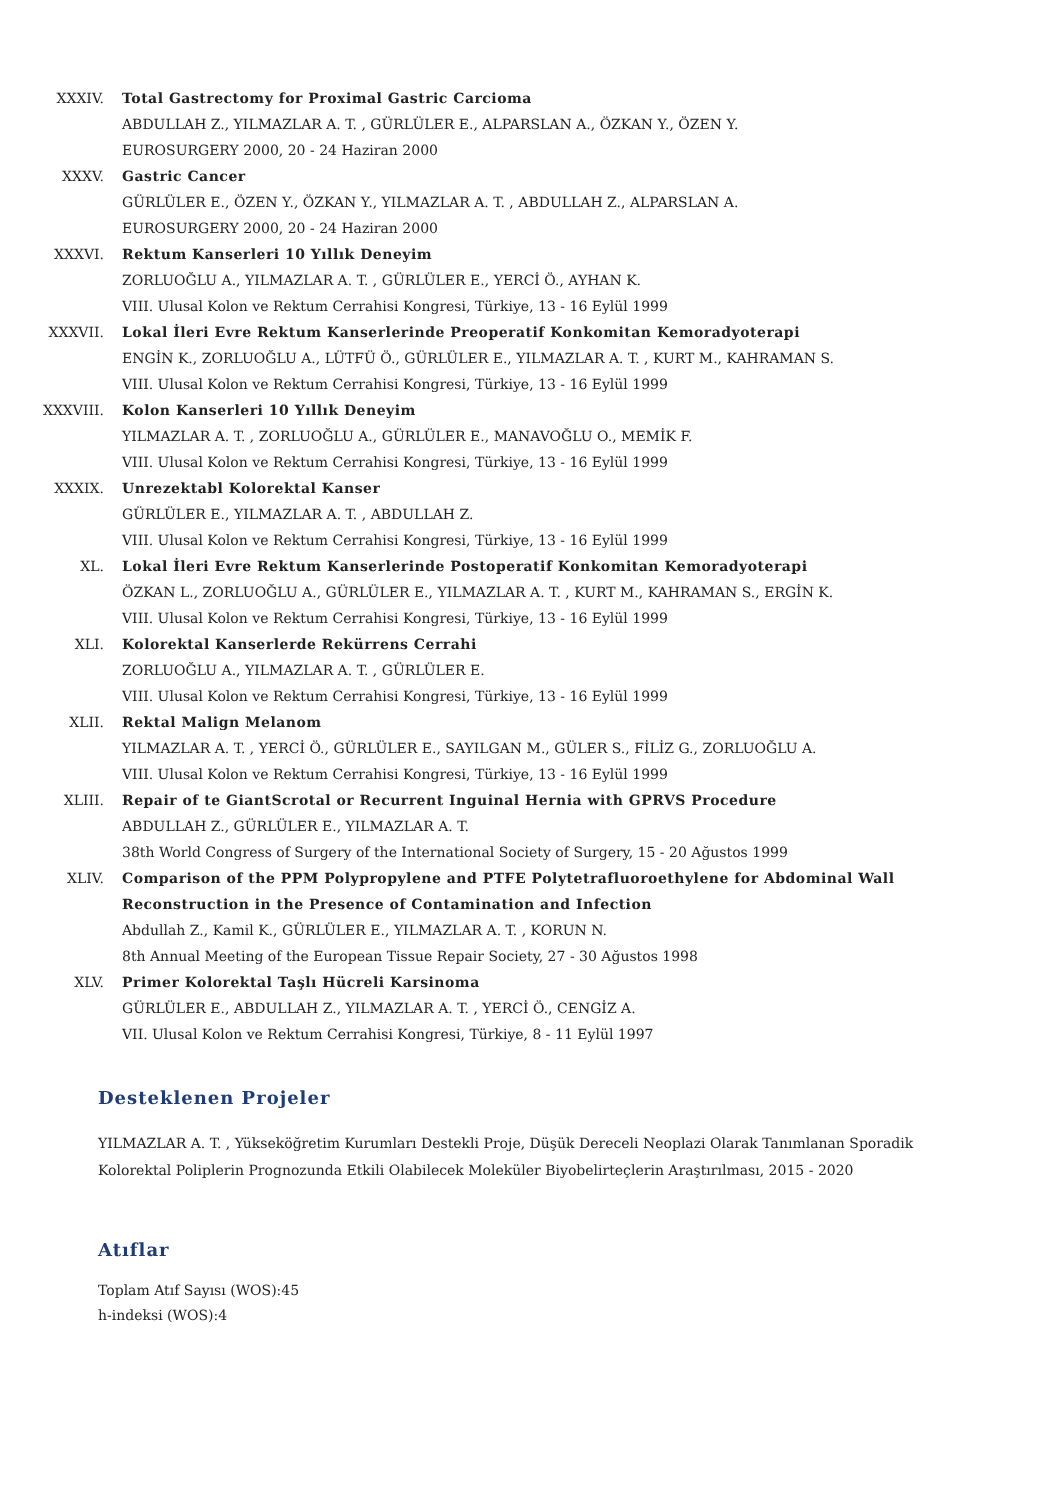XXXIV. Total Gastrectomy for Proximal Gastric Carcioma
ABDULLAH Z., YILMAZLAR A. T. , GÜRLÜLER E., ALPARSLAN A., ÖZKAN Y., ÖZEN Y.
EUROSURGERY 2000, 20 - 24 Haziran 2000
XXXV. Gastric Cancer
GÜRLÜLER E., ÖZEN Y., ÖZKAN Y., YILMAZLAR A. T. , ABDULLAH Z., ALPARSLAN A.
EUROSURGERY 2000, 20 - 24 Haziran 2000
XXXVI. Rektum Kanserleri 10 Yıllık Deneyim
ZORLUOĞLU A., YILMAZLAR A. T. , GÜRLÜLER E., YERCİ Ö., AYHAN K.
VIII. Ulusal Kolon ve Rektum Cerrahisi Kongresi, Türkiye, 13 - 16 Eylül 1999
XXXVII. Lokal İleri Evre Rektum Kanserlerinde Preoperatif Konkomitan Kemoradyoterapi
ENGİN K., ZORLUOĞLU A., LÜTFÜ Ö., GÜRLÜLER E., YILMAZLAR A. T. , KURT M., KAHRAMAN S.
VIII. Ulusal Kolon ve Rektum Cerrahisi Kongresi, Türkiye, 13 - 16 Eylül 1999
XXXVIII. Kolon Kanserleri 10 Yıllık Deneyim
YILMAZLAR A. T. , ZORLUOĞLU A., GÜRLÜLER E., MANAVOĞLU O., MEMİK F.
VIII. Ulusal Kolon ve Rektum Cerrahisi Kongresi, Türkiye, 13 - 16 Eylül 1999
XXXIX. Unrezektabl Kolorektal Kanser
GÜRLÜLER E., YILMAZLAR A. T. , ABDULLAH Z.
VIII. Ulusal Kolon ve Rektum Cerrahisi Kongresi, Türkiye, 13 - 16 Eylül 1999
XL. Lokal İleri Evre Rektum Kanserlerinde Postoperatif Konkomitan Kemoradyoterapi
ÖZKAN L., ZORLUOĞLU A., GÜRLÜLER E., YILMAZLAR A. T. , KURT M., KAHRAMAN S., ERGİN K.
VIII. Ulusal Kolon ve Rektum Cerrahisi Kongresi, Türkiye, 13 - 16 Eylül 1999
XLI. Kolorektal Kanserlerde Rekürrens Cerrahi
ZORLUOĞLU A., YILMAZLAR A. T. , GÜRLÜLER E.
VIII. Ulusal Kolon ve Rektum Cerrahisi Kongresi, Türkiye, 13 - 16 Eylül 1999
XLII. Rektal Malign Melanom
YILMAZLAR A. T. , YERCİ Ö., GÜRLÜLER E., SAYILGAN M., GÜLER S., FİLİZ G., ZORLUOĞLU A.
VIII. Ulusal Kolon ve Rektum Cerrahisi Kongresi, Türkiye, 13 - 16 Eylül 1999
XLIII. Repair of te GiantScrotal or Recurrent Inguinal Hernia with GPRVS Procedure
ABDULLAH Z., GÜRLÜLER E., YILMAZLAR A. T.
38th World Congress of Surgery of the International Society of Surgery, 15 - 20 Ağustos 1999
XLIV. Comparison of the PPM Polypropylene and PTFE Polytetrafluoroethylene for Abdominal Wall Reconstruction in the Presence of Contamination and Infection
Abdullah Z., Kamil K., GÜRLÜLER E., YILMAZLAR A. T. , KORUN N.
8th Annual Meeting of the European Tissue Repair Society, 27 - 30 Ağustos 1998
XLV. Primer Kolorektal Taşlı Hücreli Karsinoma
GÜRLÜLER E., ABDULLAH Z., YILMAZLAR A. T. , YERCİ Ö., CENGİZ A.
VII. Ulusal Kolon ve Rektum Cerrahisi Kongresi, Türkiye, 8 - 11 Eylül 1997
Desteklenen Projeler
YILMAZLAR A. T. , Yükseköğretim Kurumları Destekli Proje, Düşük Dereceli Neoplazi Olarak Tanımlanan Sporadik Kolorektal Poliplerin Prognozunda Etkili Olabilecek Moleküler Biyobelirteçlerin Araştırılması, 2015 - 2020
Atıflar
Toplam Atıf Sayısı (WOS):45
h-indeksi (WOS):4